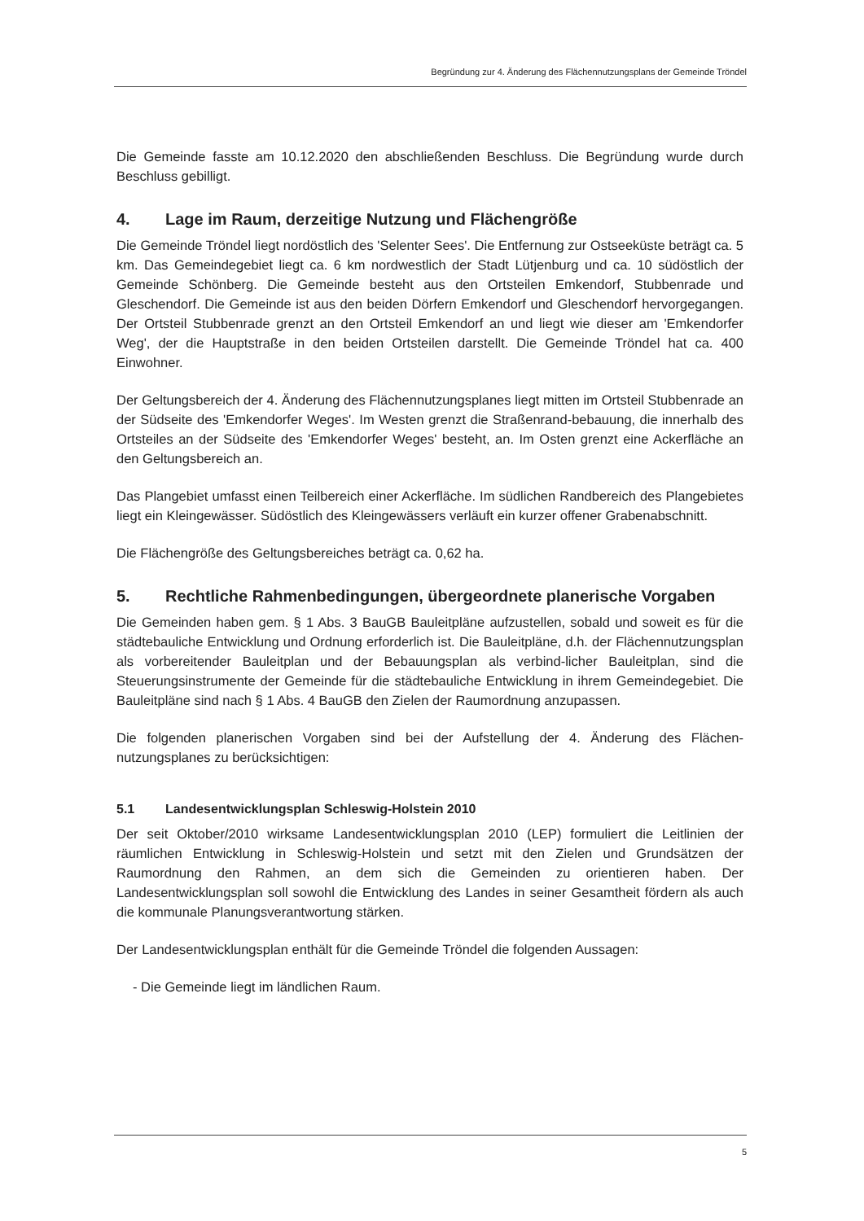Begründung zur 4. Änderung des Flächennutzungsplans der Gemeinde Tröndel
Die Gemeinde fasste am 10.12.2020 den abschließenden Beschluss. Die Begründung wurde durch Beschluss gebilligt.
4. Lage im Raum, derzeitige Nutzung und Flächengröße
Die Gemeinde Tröndel liegt nordöstlich des 'Selenter Sees'. Die Entfernung zur Ostseeküste beträgt ca. 5 km. Das Gemeindegebiet liegt ca. 6 km nordwestlich der Stadt Lütjenburg und ca. 10 südöstlich der Gemeinde Schönberg. Die Gemeinde besteht aus den Ortsteilen Emkendorf, Stubbenrade und Gleschendorf. Die Gemeinde ist aus den beiden Dörfern Emkendorf und Gleschendorf hervorgegangen. Der Ortsteil Stubbenrade grenzt an den Ortsteil Emkendorf an und liegt wie dieser am 'Emkendorfer Weg', der die Hauptstraße in den beiden Ortsteilen darstellt. Die Gemeinde Tröndel hat ca. 400 Einwohner.
Der Geltungsbereich der 4. Änderung des Flächennutzungsplanes liegt mitten im Ortsteil Stubbenrade an der Südseite des 'Emkendorfer Weges'. Im Westen grenzt die Straßenrand-bebauung, die innerhalb des Ortsteiles an der Südseite des 'Emkendorfer Weges' besteht, an. Im Osten grenzt eine Ackerfläche an den Geltungsbereich an.
Das Plangebiet umfasst einen Teilbereich einer Ackerfläche. Im südlichen Randbereich des Plangebietes liegt ein Kleingewässer. Südöstlich des Kleingewässers verläuft ein kurzer offener Grabenabschnitt.
Die Flächengröße des Geltungsbereiches beträgt ca. 0,62 ha.
5. Rechtliche Rahmenbedingungen, übergeordnete planerische Vorgaben
Die Gemeinden haben gem. § 1 Abs. 3 BauGB Bauleitpläne aufzustellen, sobald und soweit es für die städtebauliche Entwicklung und Ordnung erforderlich ist. Die Bauleitpläne, d.h. der Flächennutzungsplan als vorbereitender Bauleitplan und der Bebauungsplan als verbind-licher Bauleitplan, sind die Steuerungsinstrumente der Gemeinde für die städtebauliche Entwicklung in ihrem Gemeindegebiet. Die Bauleitpläne sind nach § 1 Abs. 4 BauGB den Zielen der Raumordnung anzupassen.
Die folgenden planerischen Vorgaben sind bei der Aufstellung der 4. Änderung des Flächen-nutzungsplanes zu berücksichtigen:
5.1 Landesentwicklungsplan Schleswig-Holstein 2010
Der seit Oktober/2010 wirksame Landesentwicklungsplan 2010 (LEP) formuliert die Leitlinien der räumlichen Entwicklung in Schleswig-Holstein und setzt mit den Zielen und Grundsätzen der Raumordnung den Rahmen, an dem sich die Gemeinden zu orientieren haben. Der Landesentwicklungsplan soll sowohl die Entwicklung des Landes in seiner Gesamtheit fördern als auch die kommunale Planungsverantwortung stärken.
Der Landesentwicklungsplan enthält für die Gemeinde Tröndel die folgenden Aussagen:
- Die Gemeinde liegt im ländlichen Raum.
5